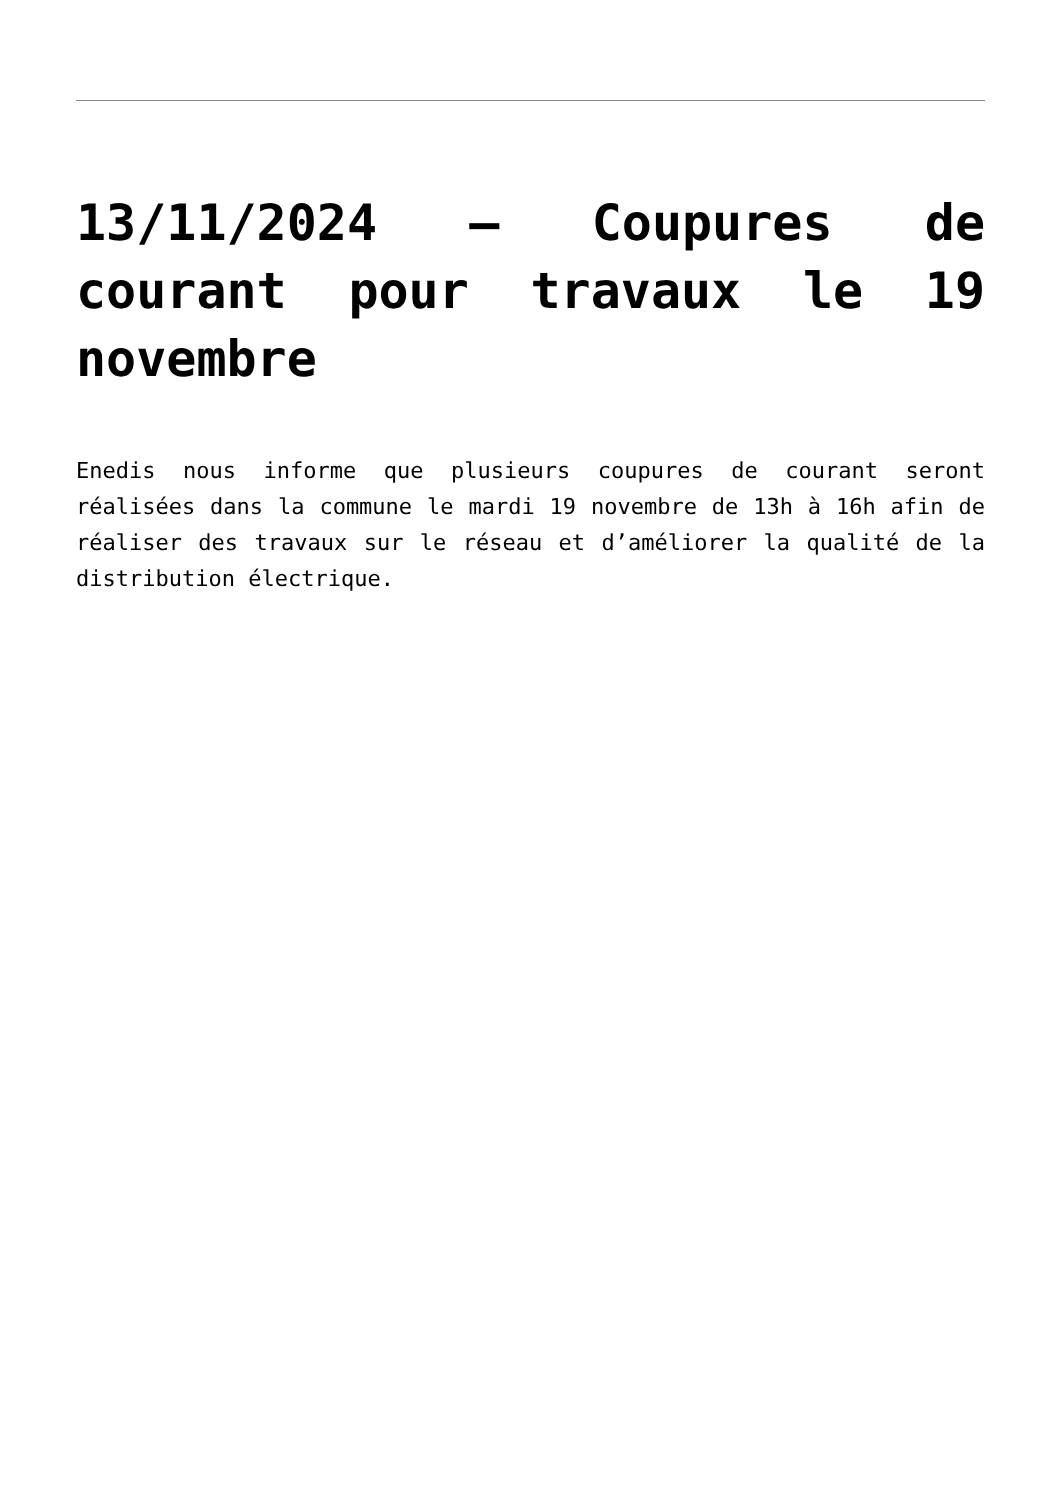13/11/2024 – Coupures de courant pour travaux le 19 novembre
Enedis nous informe que plusieurs coupures de courant seront réalisées dans la commune le mardi 19 novembre de 13h à 16h afin de réaliser des travaux sur le réseau et d’améliorer la qualité de la distribution électrique.